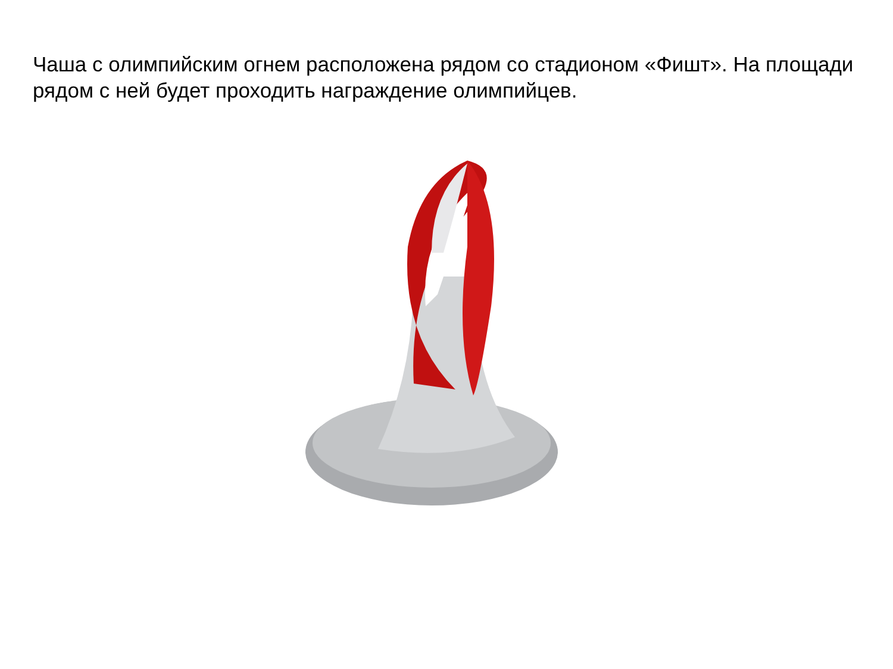Чаша с олимпийским огнем расположена рядом со стадионом «Фишт». На площади рядом с ней будет проходить награждение олимпийцев.